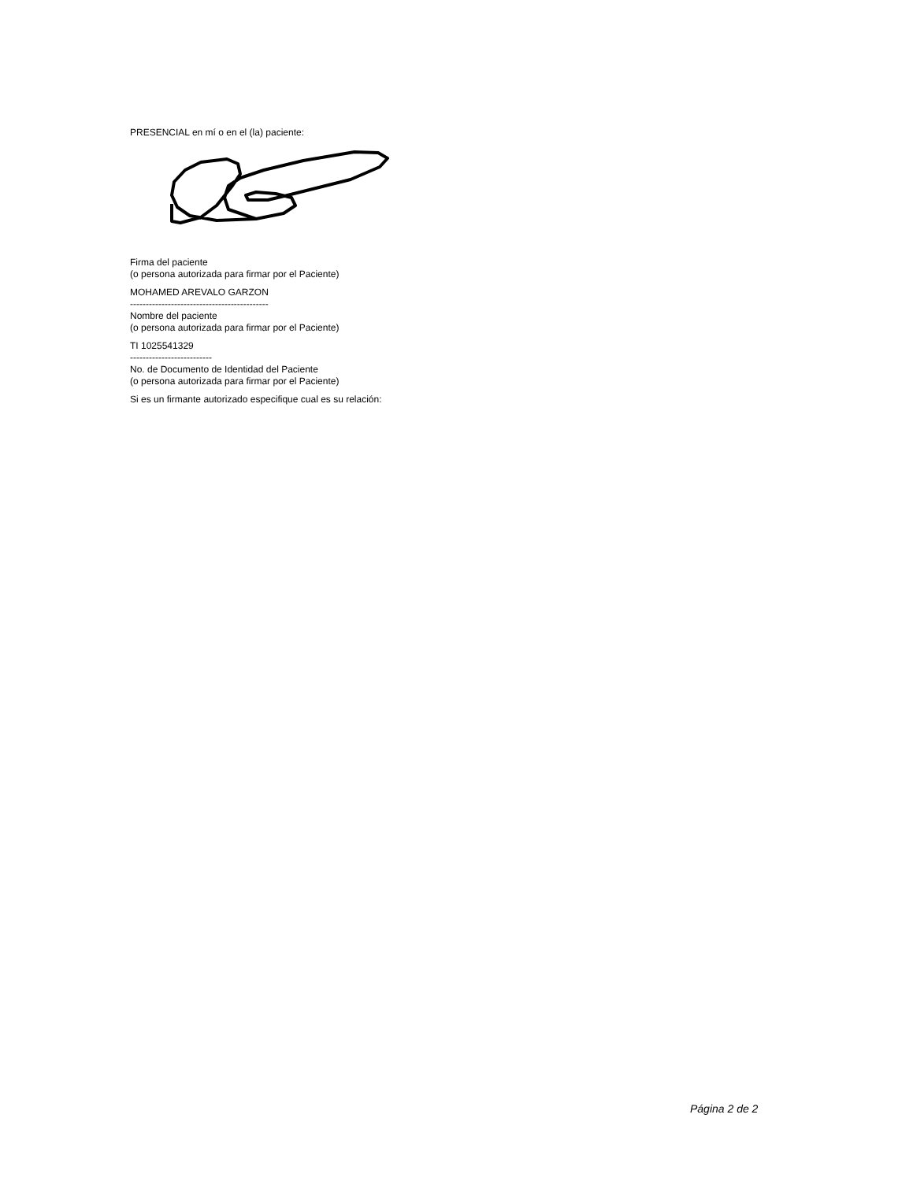PRESENCIAL en mí o en el (la) paciente:
Firma del paciente
(o persona autorizada para firmar por el Paciente)
MOHAMED AREVALO GARZON
--------------------------------------------
Nombre del paciente
(o persona autorizada para firmar por el Paciente)
TI 1025541329
--------------------------
No. de Documento de Identidad del Paciente
(o persona autorizada para firmar por el Paciente)
Si es un firmante autorizado especifique cual es su relación:
Página 2 de 2